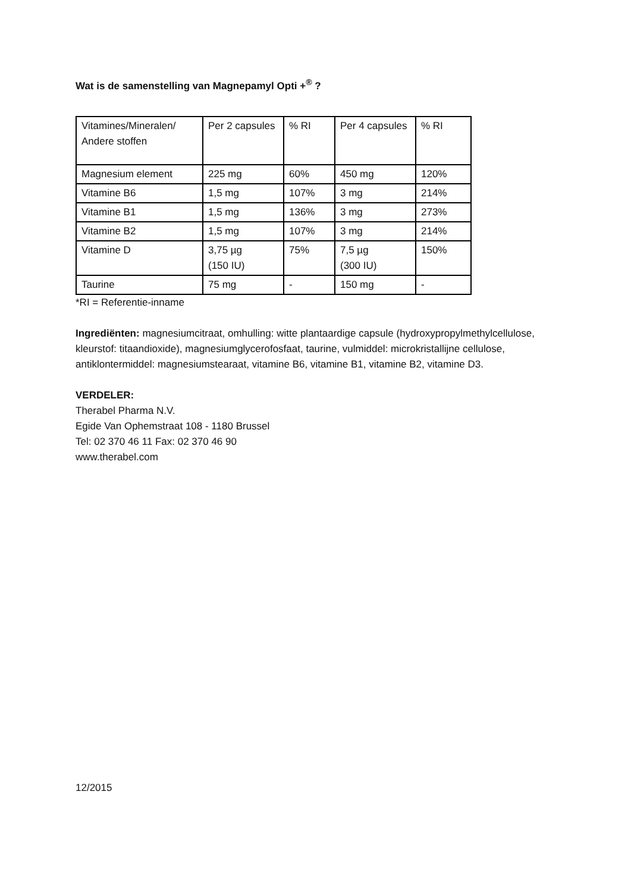Wat is de samenstelling van Magnepamyl Opti +<sup>®</sup> ?
| Vitamines/Mineralen/ Andere stoffen | Per 2 capsules | % RI | Per 4 capsules | % RI |
| Magnesium element | 225 mg | 60% | 450 mg | 120% |
| Vitamine B6 | 1,5 mg | 107% | 3 mg | 214% |
| Vitamine B1 | 1,5 mg | 136% | 3 mg | 273% |
| Vitamine B2 | 1,5 mg | 107% | 3 mg | 214% |
| Vitamine D | 3,75 µg (150 IU) | 75% | 7,5 µg (300 IU) | 150% |
| Taurine | 75 mg | - | 150 mg | - |
*RI = Referentie-inname
Ingrediënten: magnesiumcitraat, omhulling: witte plantaardige capsule (hydroxypropylmethylcellulose, kleurstof: titaandioxide), magnesiumglycerofosfaat, taurine, vulmiddel: microkristallijne cellulose, antiklontermiddel: magnesiumstearaat, vitamine B6, vitamine B1, vitamine B2, vitamine D3.
VERDELER:
Therabel Pharma N.V.
Egide Van Ophemstraat 108 - 1180 Brussel
Tel: 02 370 46 11 Fax: 02 370 46 90
www.therabel.com
12/2015